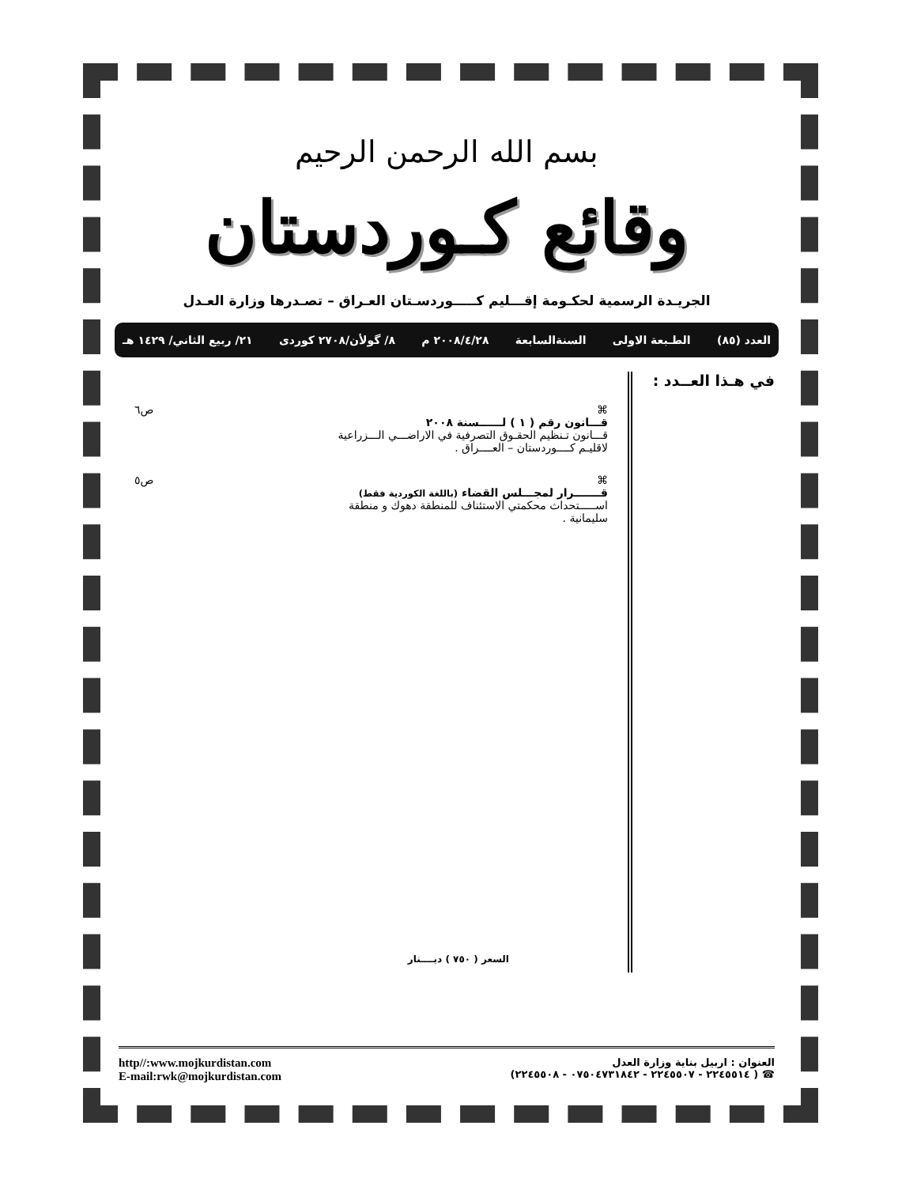بسم الله الرحمن الرحيم
وقائع كـوردستان
الجريـدة الرسمية لحكـومة إقـــليم كـــــوردسـتان العـراق – تصـدرها وزارة العـدل
العدد (٨٥) الطـبعة الاولى السنةالسابعة ٢٠٠٨/٤/٢٨ م ٨/ گولأن/٢٧٠٨ كوردى ٢١/ ربيع الثاني/ ١٤٢٩ هـ
في هـذا العــدد :
⌘
قـــانون رقم ( ١ ) لــــــسنة ٢٠٠٨
قـــانون تـنظيم الحقـوق التصرفية في الاراضـــي الـــزراعية
لاقليـم كــــوردستان – العــــراق .
ص٦
⌘
قـــــــرار لمجـــلس القضاء (باللغة الكوردية فقط)
اســـــتحداث محكمتي الاستئناف للمنطقة دهوك و منطقة
سليمانية .
ص٥
السعر ( ٧٥٠ ) ديــــنار
العنوان : اربيل بناية وزارة العدل
☎ ( ٢٢٤٥٥١٤ - ٢٢٤٥٥٠٧ - ٠٧٥٠٤٧٣١٨٤٢ - ٢٢٤٥٥٠٨)
http//:www.mojkurdistan.com
E-mail:rwk@mojkurdistan.com